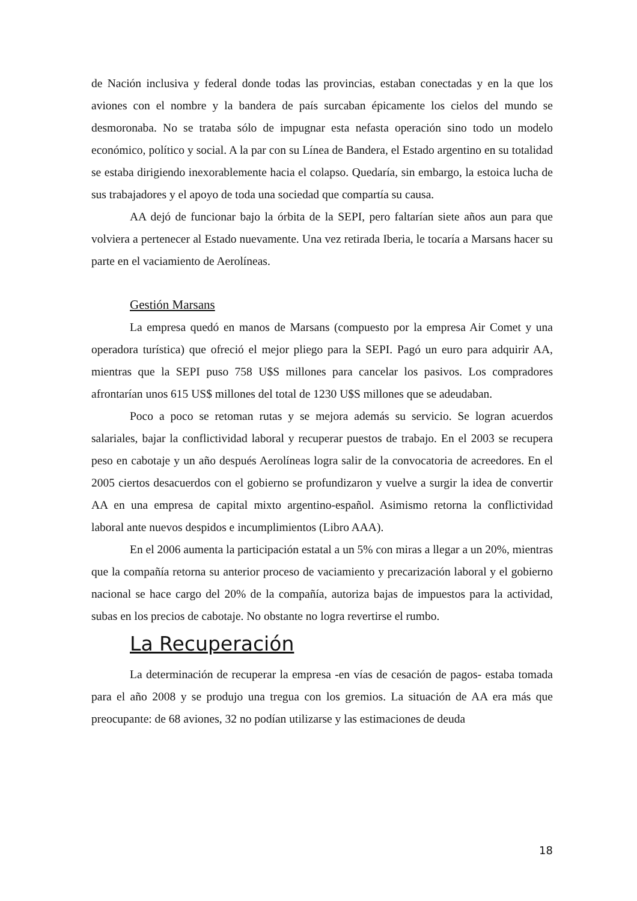de Nación inclusiva y federal donde todas las provincias, estaban conectadas y en la que los aviones con el nombre y la bandera de país surcaban épicamente los cielos del mundo se desmoronaba. No se trataba sólo de impugnar esta nefasta operación sino todo un modelo económico, político y social. A la par con su Línea de Bandera, el Estado argentino en su totalidad se estaba dirigiendo inexorablemente hacia el colapso. Quedaría, sin embargo, la estoica lucha de sus trabajadores y el apoyo de toda una sociedad que compartía su causa.
AA dejó de funcionar bajo la órbita de la SEPI, pero faltarían siete años aun para que volviera a pertenecer al Estado nuevamente. Una vez retirada Iberia, le tocaría a Marsans hacer su parte en el vaciamiento de Aerolíneas.
Gestión Marsans
La empresa quedó en manos de Marsans (compuesto por la empresa Air Comet y una operadora turística) que ofreció el mejor pliego para la SEPI. Pagó un euro para adquirir AA, mientras que la SEPI puso 758 U$S millones para cancelar los pasivos. Los compradores afrontarían unos 615 US$ millones del total de 1230 U$S millones que se adeudaban.
Poco a poco se retoman rutas y se mejora además su servicio. Se logran acuerdos salariales, bajar la conflictividad laboral y recuperar puestos de trabajo. En el 2003 se recupera peso en cabotaje y un año después Aerolíneas logra salir de la convocatoria de acreedores. En el 2005 ciertos desacuerdos con el gobierno se profundizaron y vuelve a surgir la idea de convertir AA en una empresa de capital mixto argentino-español. Asimismo retorna la conflictividad laboral ante nuevos despidos e incumplimientos (Libro AAA).
En el 2006 aumenta la participación estatal a un 5% con miras a llegar a un 20%, mientras que la compañía retorna su anterior proceso de vaciamiento y precarización laboral y el gobierno nacional se hace cargo del 20% de la compañía, autoriza bajas de impuestos para la actividad, subas en los precios de cabotaje. No obstante no logra revertirse el rumbo.
La Recuperación
La determinación de recuperar la empresa -en vías de cesación de pagos- estaba tomada para el año 2008 y se produjo una tregua con los gremios. La situación de AA era más que preocupante: de 68 aviones, 32 no podían utilizarse y las estimaciones de deuda
18